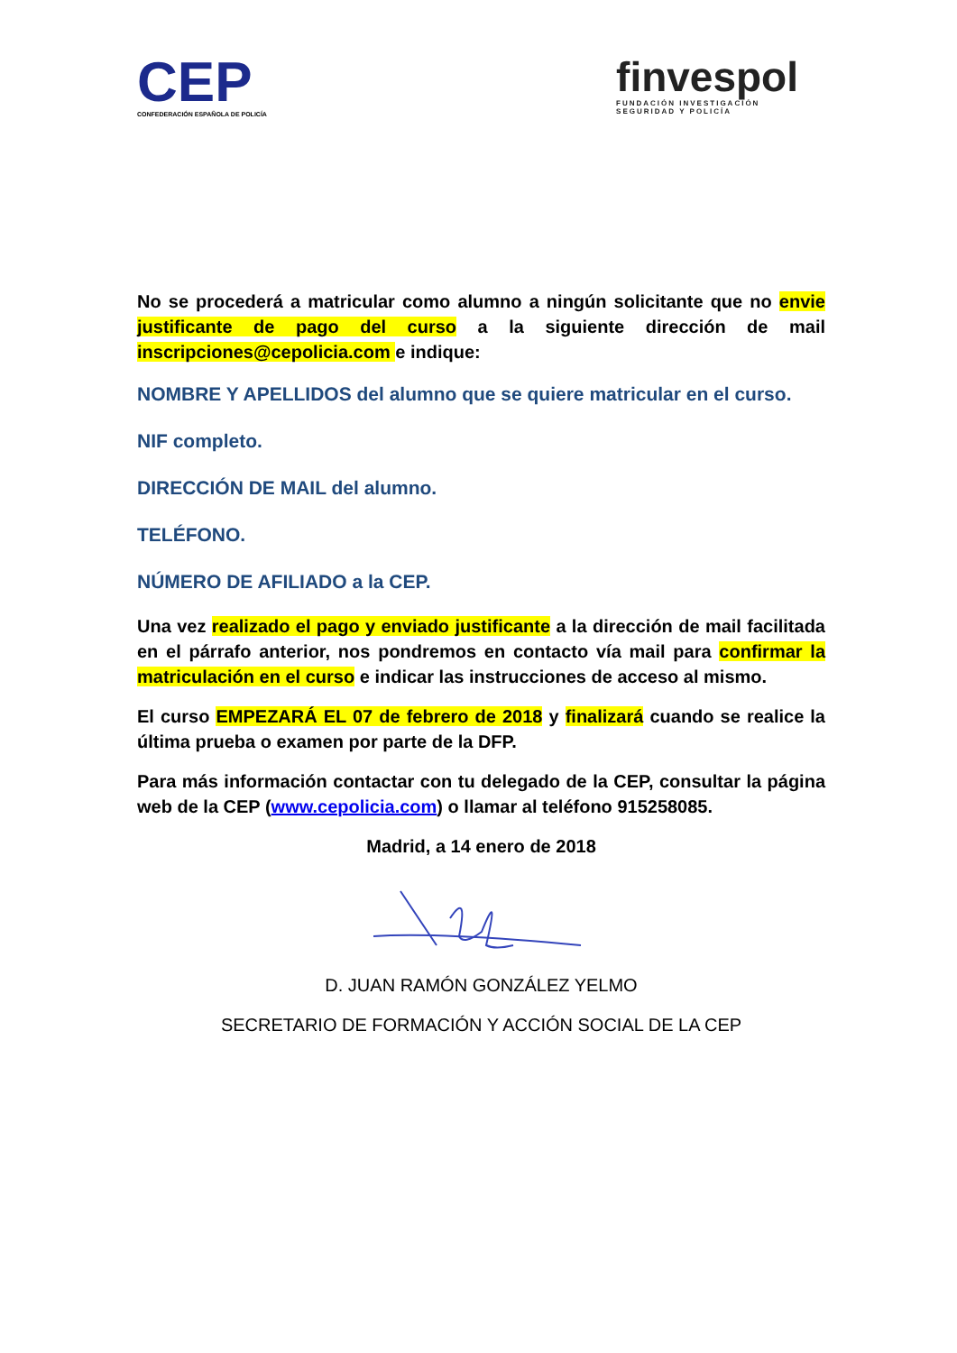CEP
CONFEDERACIÓN ESPAÑOLA DE POLICÍA
finvespol
FUNDACIÓN INVESTIGACIÓN
SEGURIDAD Y POLICÍA
No se procederá a matricular como alumno a ningún solicitante que no envie justificante de pago del curso a la siguiente dirección de mail inscripciones@cepolicia.com e indique:
NOMBRE Y APELLIDOS del alumno que se quiere matricular en el curso.
NIF completo.
DIRECCIÓN DE MAIL del alumno.
TELÉFONO.
NÚMERO DE AFILIADO a la CEP.
Una vez realizado el pago y enviado justificante a la dirección de mail facilitada en el párrafo anterior, nos pondremos en contacto vía mail para confirmar la matriculación en el curso e indicar las instrucciones de acceso al mismo.
El curso EMPEZARÁ EL 07 de febrero de 2018 y finalizará cuando se realice la última prueba o examen por parte de la DFP.
Para más información contactar con tu delegado de la CEP, consultar la página web de la CEP (www.cepolicia.com) o llamar al teléfono 915258085.
Madrid, a 14 enero de 2018
D. JUAN RAMÓN GONZÁLEZ YELMO
SECRETARIO DE FORMACIÓN Y ACCIÓN SOCIAL DE LA CEP